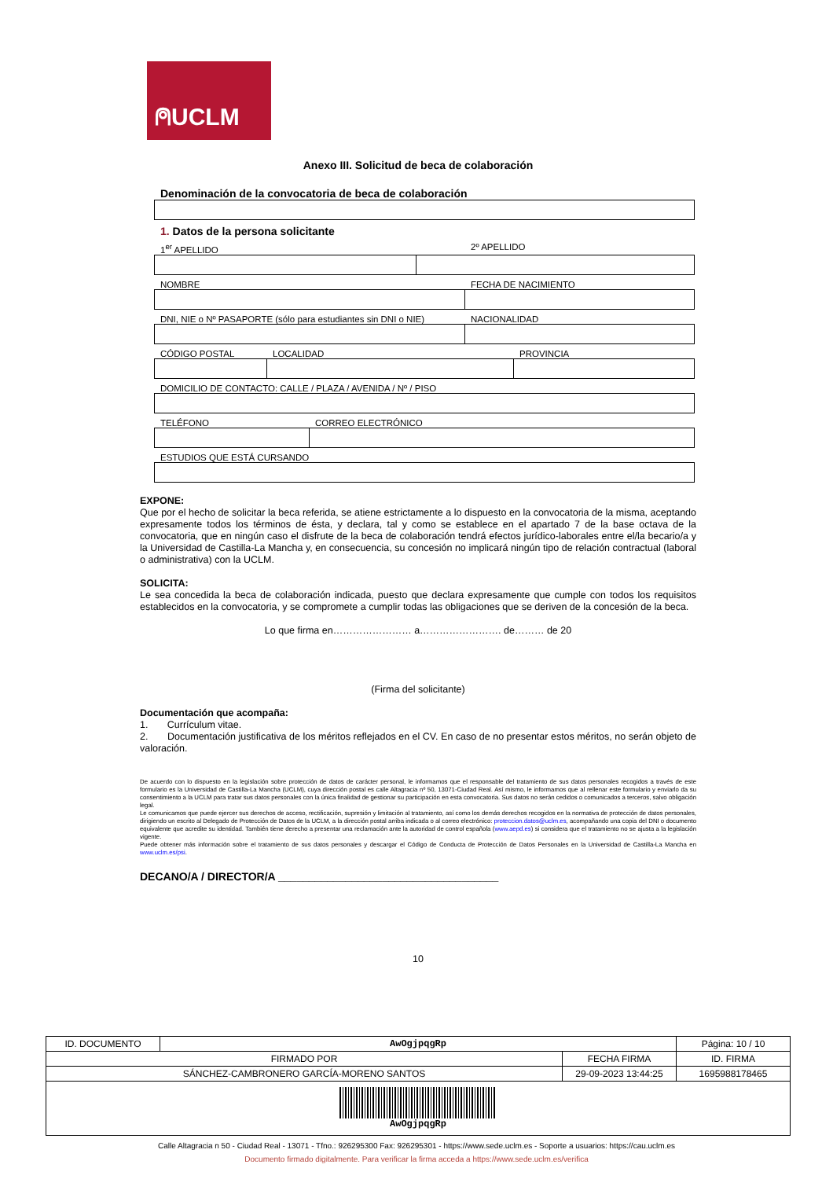⍝UCLM
Anexo III. Solicitud de beca de colaboración
Denominación de la convocatoria de beca de colaboración
1. Datos de la persona solicitante
1<sup>er</sup> APELLIDO 2º APELLIDO
NOMBRE FECHA DE NACIMIENTO
DNI, NIE o Nº PASAPORTE (sólo para estudiantes sin DNI o NIE) NACIONALIDAD
CÓDIGO POSTAL LOCALIDAD PROVINCIA
DOMICILIO DE CONTACTO: CALLE / PLAZA / AVENIDA / Nº / PISO
TELÉFONO CORREO ELECTRÓNICO
ESTUDIOS QUE ESTÁ CURSANDO
EXPONE:
Que por el hecho de solicitar la beca referida, se atiene estrictamente a lo dispuesto en la convocatoria de la misma, aceptando expresamente todos los términos de ésta, y declara, tal y como se establece en el apartado 7 de la base octava de la convocatoria, que en ningún caso el disfrute de la beca de colaboración tendrá efectos jurídico-laborales entre el/la becario/a y la Universidad de Castilla-La Mancha y, en consecuencia, su concesión no implicará ningún tipo de relación contractual (laboral o administrativa) con la UCLM.
SOLICITA:
Le sea concedida la beca de colaboración indicada, puesto que declara expresamente que cumple con todos los requisitos establecidos en la convocatoria, y se compromete a cumplir todas las obligaciones que se deriven de la concesión de la beca.
Lo que firma en…………………… a……………………. de……… de 20
(Firma del solicitante)
Documentación que acompaña:
1. Currículum vitae.
2. Documentación justificativa de los méritos reflejados en el CV. En caso de no presentar estos méritos, no serán objeto de valoración.
De acuerdo con lo dispuesto en la legislación sobre protección de datos de carácter personal, le informamos que el responsable del tratamiento de sus datos personales recogidos a través de este formulario es la Universidad de Castilla-La Mancha (UCLM), cuya dirección postal es calle Altagracia nº 50, 13071-Ciudad Real. Así mismo, le informamos que al rellenar este formulario y enviarlo da su consentimiento a la UCLM para tratar sus datos personales con la única finalidad de gestionar su participación en esta convocatoria. Sus datos no serán cedidos o comunicados a terceros, salvo obligación legal.
Le comunicamos que puede ejercer sus derechos de acceso, rectificación, supresión y limitación al tratamiento, así como los demás derechos recogidos en la normativa de protección de datos personales, dirigiendo un escrito al Delegado de Protección de Datos de la UCLM, a la dirección postal arriba indicada o al correo electrónico: proteccion.datos@uclm.es, acompañando una copia del DNI o documento equivalente que acredite su identidad. También tiene derecho a presentar una reclamación ante la autoridad de control española (www.aepd.es) si considera que el tratamiento no se ajusta a la legislación vigente.
Puede obtener más información sobre el tratamiento de sus datos personales y descargar el Código de Conducta de Protección de Datos Personales en la Universidad de Castilla-La Mancha en www.uclm.es/psi.
DECANO/A / DIRECTOR/A ____________________________________
10
| ID. DOCUMENTO | AwOgjpqgRp | | Página: 10 / 10 |
| FIRMADO POR | | FECHA FIRMA | ID. FIRMA |
| SÁNCHEZ-CAMBRONERO GARCÍA-MORENO SANTOS | | 29-09-2023 13:44:25 | 1695988178465 |
| AwOgjpqgRp | | | |
Calle Altagracia n 50 - Ciudad Real - 13071 - Tfno.: 926295300 Fax: 926295301 - https://www.sede.uclm.es - Soporte a usuarios: https://cau.uclm.es
Documento firmado digitalmente. Para verificar la firma acceda a https://www.sede.uclm.es/verifica